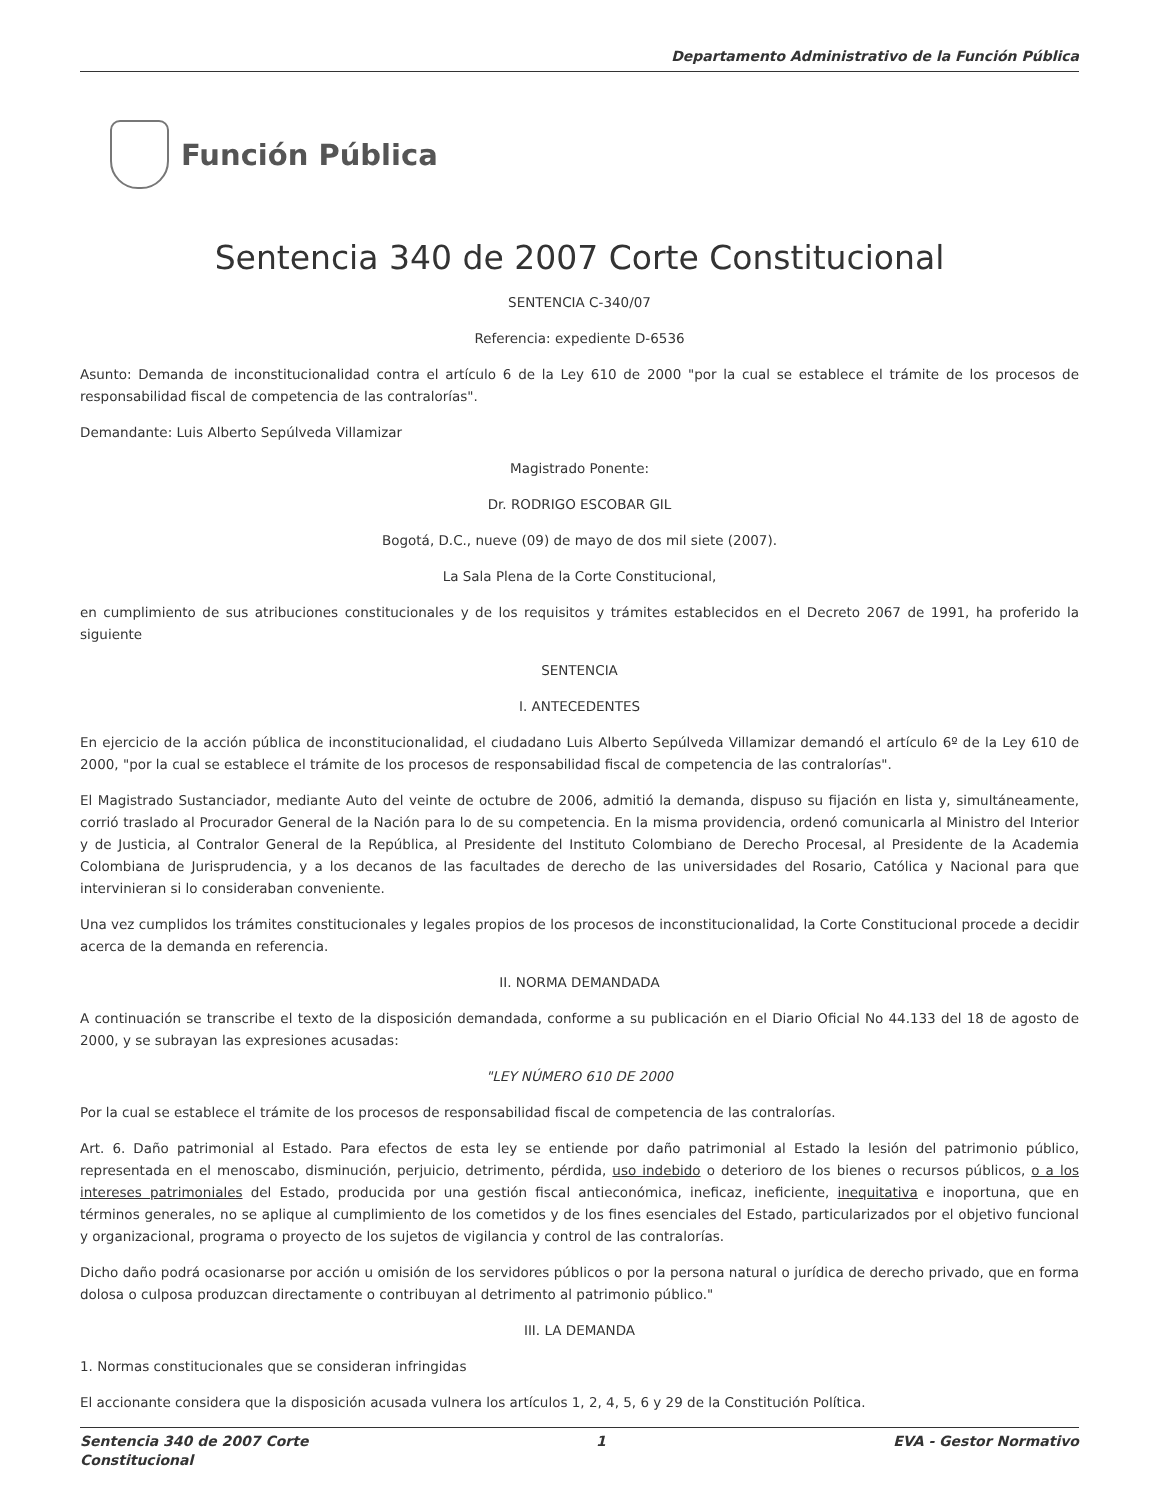Departamento Administrativo de la Función Pública
Función Pública
Sentencia 340 de 2007 Corte Constitucional
SENTENCIA C-340/07
Referencia: expediente D-6536
Asunto: Demanda de inconstitucionalidad contra el artículo 6 de la Ley 610 de 2000 "por la cual se establece el trámite de los procesos de responsabilidad fiscal de competencia de las contralorías".
Demandante: Luis Alberto Sepúlveda Villamizar
Magistrado Ponente:
Dr. RODRIGO ESCOBAR GIL
Bogotá, D.C., nueve (09) de mayo de dos mil siete (2007).
La Sala Plena de la Corte Constitucional,
en cumplimiento de sus atribuciones constitucionales y de los requisitos y trámites establecidos en el Decreto 2067 de 1991, ha proferido la siguiente
SENTENCIA
I. ANTECEDENTES
En ejercicio de la acción pública de inconstitucionalidad, el ciudadano Luis Alberto Sepúlveda Villamizar demandó el artículo 6º de la Ley 610 de 2000, "por la cual se establece el trámite de los procesos de responsabilidad fiscal de competencia de las contralorías".
El Magistrado Sustanciador, mediante Auto del veinte de octubre de 2006, admitió la demanda, dispuso su fijación en lista y, simultáneamente, corrió traslado al Procurador General de la Nación para lo de su competencia. En la misma providencia, ordenó comunicarla al Ministro del Interior y de Justicia, al Contralor General de la República, al Presidente del Instituto Colombiano de Derecho Procesal, al Presidente de la Academia Colombiana de Jurisprudencia, y a los decanos de las facultades de derecho de las universidades del Rosario, Católica y Nacional para que intervinieran si lo consideraban conveniente.
Una vez cumplidos los trámites constitucionales y legales propios de los procesos de inconstitucionalidad, la Corte Constitucional procede a decidir acerca de la demanda en referencia.
II. NORMA DEMANDADA
A continuación se transcribe el texto de la disposición demandada, conforme a su publicación en el Diario Oficial No 44.133 del 18 de agosto de 2000, y se subrayan las expresiones acusadas:
"LEY NÚMERO 610 DE 2000
Por la cual se establece el trámite de los procesos de responsabilidad fiscal de competencia de las contralorías.
Art. 6. Daño patrimonial al Estado. Para efectos de esta ley se entiende por daño patrimonial al Estado la lesión del patrimonio público, representada en el menoscabo, disminución, perjuicio, detrimento, pérdida, uso indebido o deterioro de los bienes o recursos públicos, o a los intereses patrimoniales del Estado, producida por una gestión fiscal antieconómica, ineficaz, ineficiente, inequitativa e inoportuna, que en términos generales, no se aplique al cumplimiento de los cometidos y de los fines esenciales del Estado, particularizados por el objetivo funcional y organizacional, programa o proyecto de los sujetos de vigilancia y control de las contralorías.
Dicho daño podrá ocasionarse por acción u omisión de los servidores públicos o por la persona natural o jurídica de derecho privado, que en forma dolosa o culposa produzcan directamente o contribuyan al detrimento al patrimonio público."
III. LA DEMANDA
1. Normas constitucionales que se consideran infringidas
El accionante considera que la disposición acusada vulnera los artículos 1, 2, 4, 5, 6 y 29 de la Constitución Política.
Sentencia 340 de 2007 Corte
Constitucional
1 EVA - Gestor Normativo